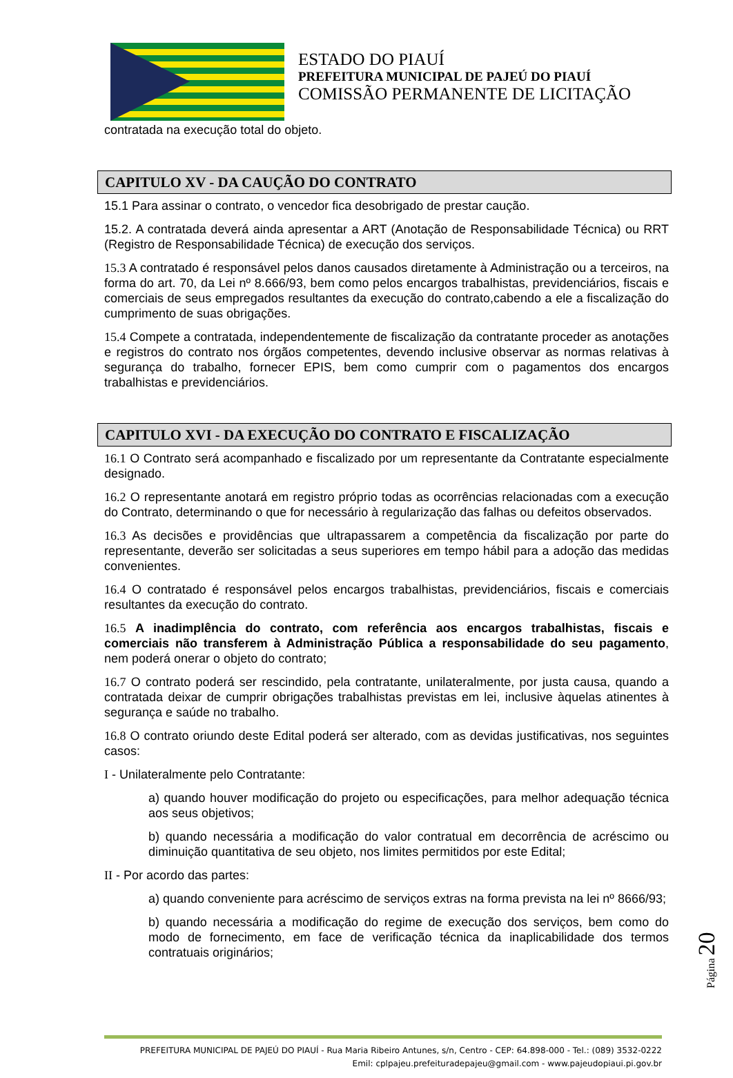ESTADO DO PIAUÍ
PREFEITURA MUNICIPAL DE PAJEÚ DO PIAUÍ
COMISSÃO PERMANENTE DE LICITAÇÃO
contratada na execução total do objeto.
CAPITULO XV - DA CAUÇÃO DO CONTRATO
15.1 Para assinar o contrato, o vencedor fica desobrigado de prestar caução.
15.2. A contratada deverá ainda apresentar a ART (Anotação de Responsabilidade Técnica) ou RRT (Registro de Responsabilidade Técnica) de execução dos serviços.
15.3 A contratado é responsável pelos danos causados diretamente à Administração ou a terceiros, na forma do art. 70, da Lei nº 8.666/93, bem como pelos encargos trabalhistas, previdenciários, fiscais e comerciais de seus empregados resultantes da execução do contrato,cabendo a ele a fiscalização do cumprimento de suas obrigações.
15.4 Compete a contratada, independentemente de fiscalização da contratante proceder as anotações e registros do contrato nos órgãos competentes, devendo inclusive observar as normas relativas à segurança do trabalho, fornecer EPIS, bem como cumprir com o pagamentos dos encargos trabalhistas e previdenciários.
CAPITULO XVI - DA EXECUÇÃO DO CONTRATO E FISCALIZAÇÃO
16.1 O Contrato será acompanhado e fiscalizado por um representante da Contratante especialmente designado.
16.2 O representante anotará em registro próprio todas as ocorrências relacionadas com a execução do Contrato, determinando o que for necessário à regularização das falhas ou defeitos observados.
16.3 As decisões e providências que ultrapassarem a competência da fiscalização por parte do representante, deverão ser solicitadas a seus superiores em tempo hábil para a adoção das medidas convenientes.
16.4 O contratado é responsável pelos encargos trabalhistas, previdenciários, fiscais e comerciais resultantes da execução do contrato.
16.5 A inadimplência do contrato, com referência aos encargos trabalhistas, fiscais e comerciais não transferem à Administração Pública a responsabilidade do seu pagamento, nem poderá onerar o objeto do contrato;
16.7 O contrato poderá ser rescindido, pela contratante, unilateralmente, por justa causa, quando a contratada deixar de cumprir obrigações trabalhistas previstas em lei, inclusive àquelas atinentes à segurança e saúde no trabalho.
16.8 O contrato oriundo deste Edital poderá ser alterado, com as devidas justificativas, nos seguintes casos:
I - Unilateralmente pelo Contratante:
a) quando houver modificação do projeto ou especificações, para melhor adequação técnica aos seus objetivos;
b) quando necessária a modificação do valor contratual em decorrência de acréscimo ou diminuição quantitativa de seu objeto, nos limites permitidos por este Edital;
II - Por acordo das partes:
a) quando conveniente para acréscimo de serviços extras na forma prevista na lei nº 8666/93;
b) quando necessária a modificação do regime de execução dos serviços, bem como do modo de fornecimento, em face de verificação técnica da inaplicabilidade dos termos contratuais originários;
Página 20
PREFEITURA MUNICIPAL DE PAJEÚ DO PIAUÍ - Rua Maria Ribeiro Antunes, s/n, Centro - CEP: 64.898-000 - Tel.: (089) 3532-0222
Emil: cplpajeu.prefeituradepajeu@gmail.com - www.pajeudopiaui.pi.gov.br